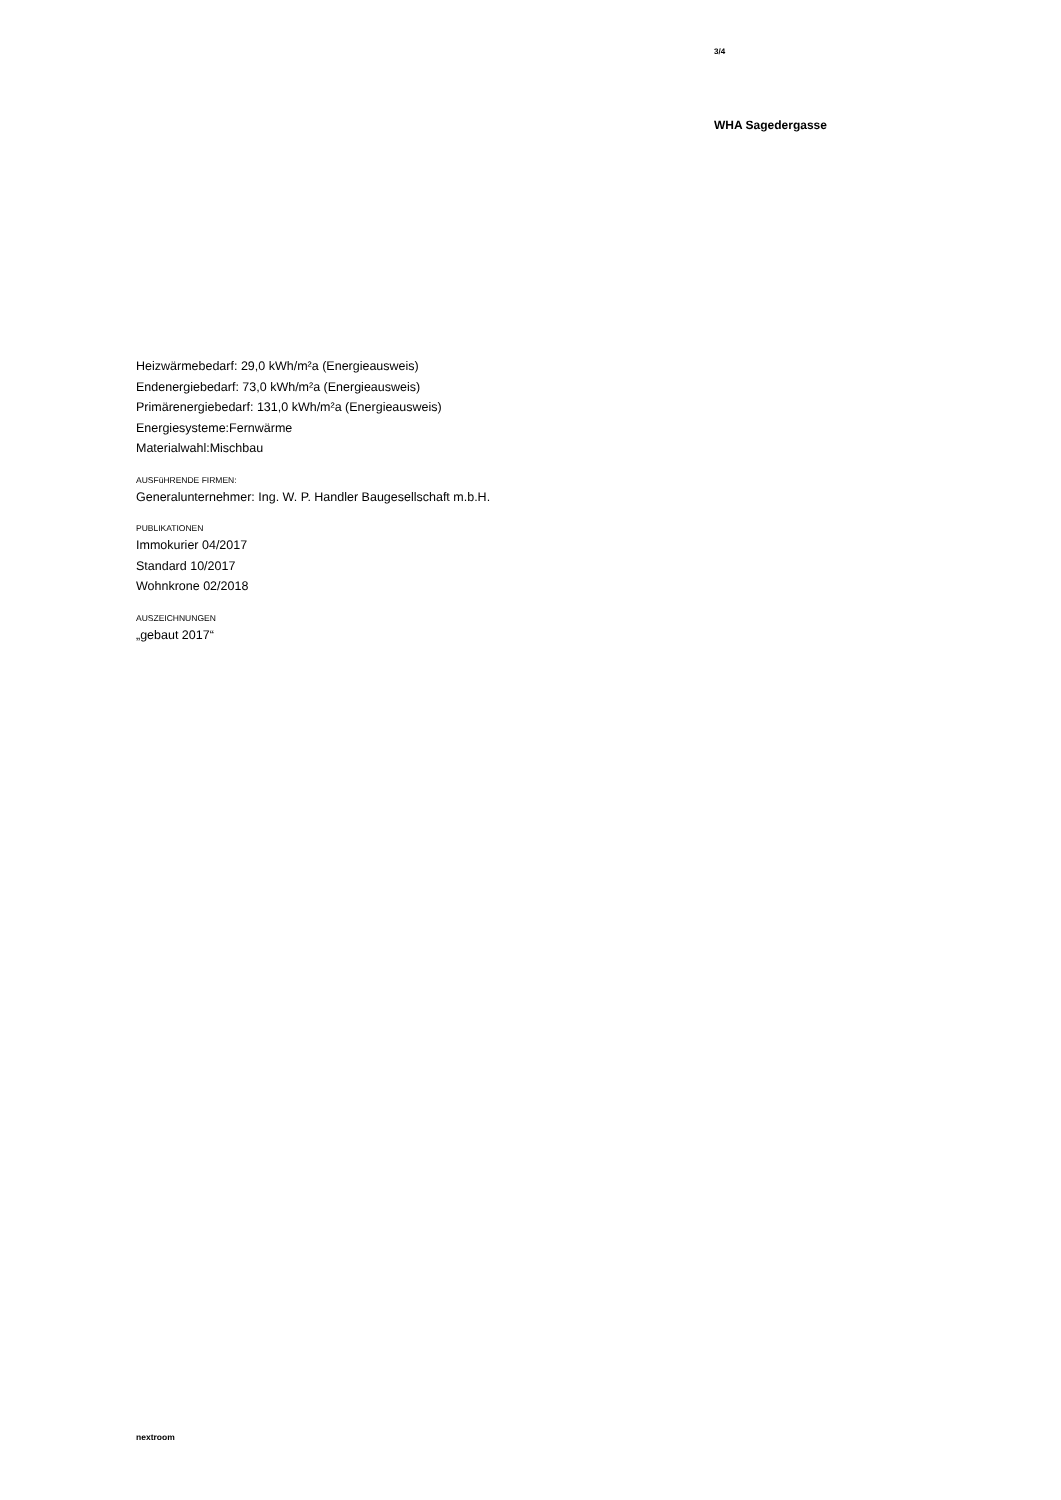3/4
WHA Sagedergasse
Heizwärmebedarf: 29,0 kWh/m²a (Energieausweis)
Endenergiebedarf: 73,0 kWh/m²a (Energieausweis)
Primärenergiebedarf: 131,0 kWh/m²a (Energieausweis)
Energiesysteme:Fernwärme
Materialwahl:Mischbau
AUSFüHRENDE FIRMEN:
Generalunternehmer: Ing. W. P. Handler Baugesellschaft m.b.H.
PUBLIKATIONEN
Immokurier 04/2017
Standard 10/2017
Wohnkrone 02/2018
AUSZEICHNUNGEN
„gebaut 2017“
nextroom